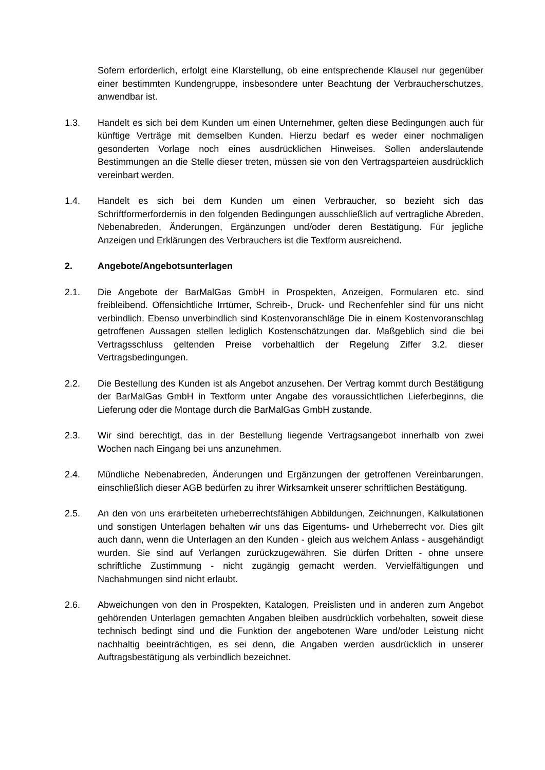Sofern erforderlich, erfolgt eine Klarstellung, ob eine entsprechende Klausel nur gegenüber einer bestimmten Kundengruppe, insbesondere unter Beachtung der Verbraucherschutzes, anwendbar ist.
1.3. Handelt es sich bei dem Kunden um einen Unternehmer, gelten diese Bedingungen auch für künftige Verträge mit demselben Kunden. Hierzu bedarf es weder einer nochmaligen gesonderten Vorlage noch eines ausdrücklichen Hinweises. Sollen anderslautende Bestimmungen an die Stelle dieser treten, müssen sie von den Vertragsparteien ausdrücklich vereinbart werden.
1.4. Handelt es sich bei dem Kunden um einen Verbraucher, so bezieht sich das Schriftformerfordernis in den folgenden Bedingungen ausschließlich auf vertragliche Abreden, Nebenabreden, Änderungen, Ergänzungen und/oder deren Bestätigung. Für jegliche Anzeigen und Erklärungen des Verbrauchers ist die Textform ausreichend.
2. Angebote/Angebotsunterlagen
2.1. Die Angebote der BarMalGas GmbH in Prospekten, Anzeigen, Formularen etc. sind freibleibend. Offensichtliche Irrtümer, Schreib-, Druck- und Rechenfehler sind für uns nicht verbindlich. Ebenso unverbindlich sind Kostenvoranschläge Die in einem Kostenvoranschlag getroffenen Aussagen stellen lediglich Kostenschätzungen dar. Maßgeblich sind die bei Vertragsschluss geltenden Preise vorbehaltlich der Regelung Ziffer 3.2. dieser Vertragsbedingungen.
2.2. Die Bestellung des Kunden ist als Angebot anzusehen. Der Vertrag kommt durch Bestätigung der BarMalGas GmbH in Textform unter Angabe des voraussichtlichen Lieferbeginns, die Lieferung oder die Montage durch die BarMalGas GmbH zustande.
2.3. Wir sind berechtigt, das in der Bestellung liegende Vertragsangebot innerhalb von zwei Wochen nach Eingang bei uns anzunehmen.
2.4. Mündliche Nebenabreden, Änderungen und Ergänzungen der getroffenen Vereinbarungen, einschließlich dieser AGB bedürfen zu ihrer Wirksamkeit unserer schriftlichen Bestätigung.
2.5. An den von uns erarbeiteten urheberrechtsfähigen Abbildungen, Zeichnungen, Kalkulationen und sonstigen Unterlagen behalten wir uns das Eigentums- und Urheberrecht vor. Dies gilt auch dann, wenn die Unterlagen an den Kunden - gleich aus welchem Anlass - ausgehändigt wurden. Sie sind auf Verlangen zurückzugewähren. Sie dürfen Dritten - ohne unsere schriftliche Zustimmung - nicht zugängig gemacht werden. Vervielfältigungen und Nachahmungen sind nicht erlaubt.
2.6. Abweichungen von den in Prospekten, Katalogen, Preislisten und in anderen zum Angebot gehörenden Unterlagen gemachten Angaben bleiben ausdrücklich vorbehalten, soweit diese technisch bedingt sind und die Funktion der angebotenen Ware und/oder Leistung nicht nachhaltig beeinträchtigen, es sei denn, die Angaben werden ausdrücklich in unserer Auftragsbestätigung als verbindlich bezeichnet.